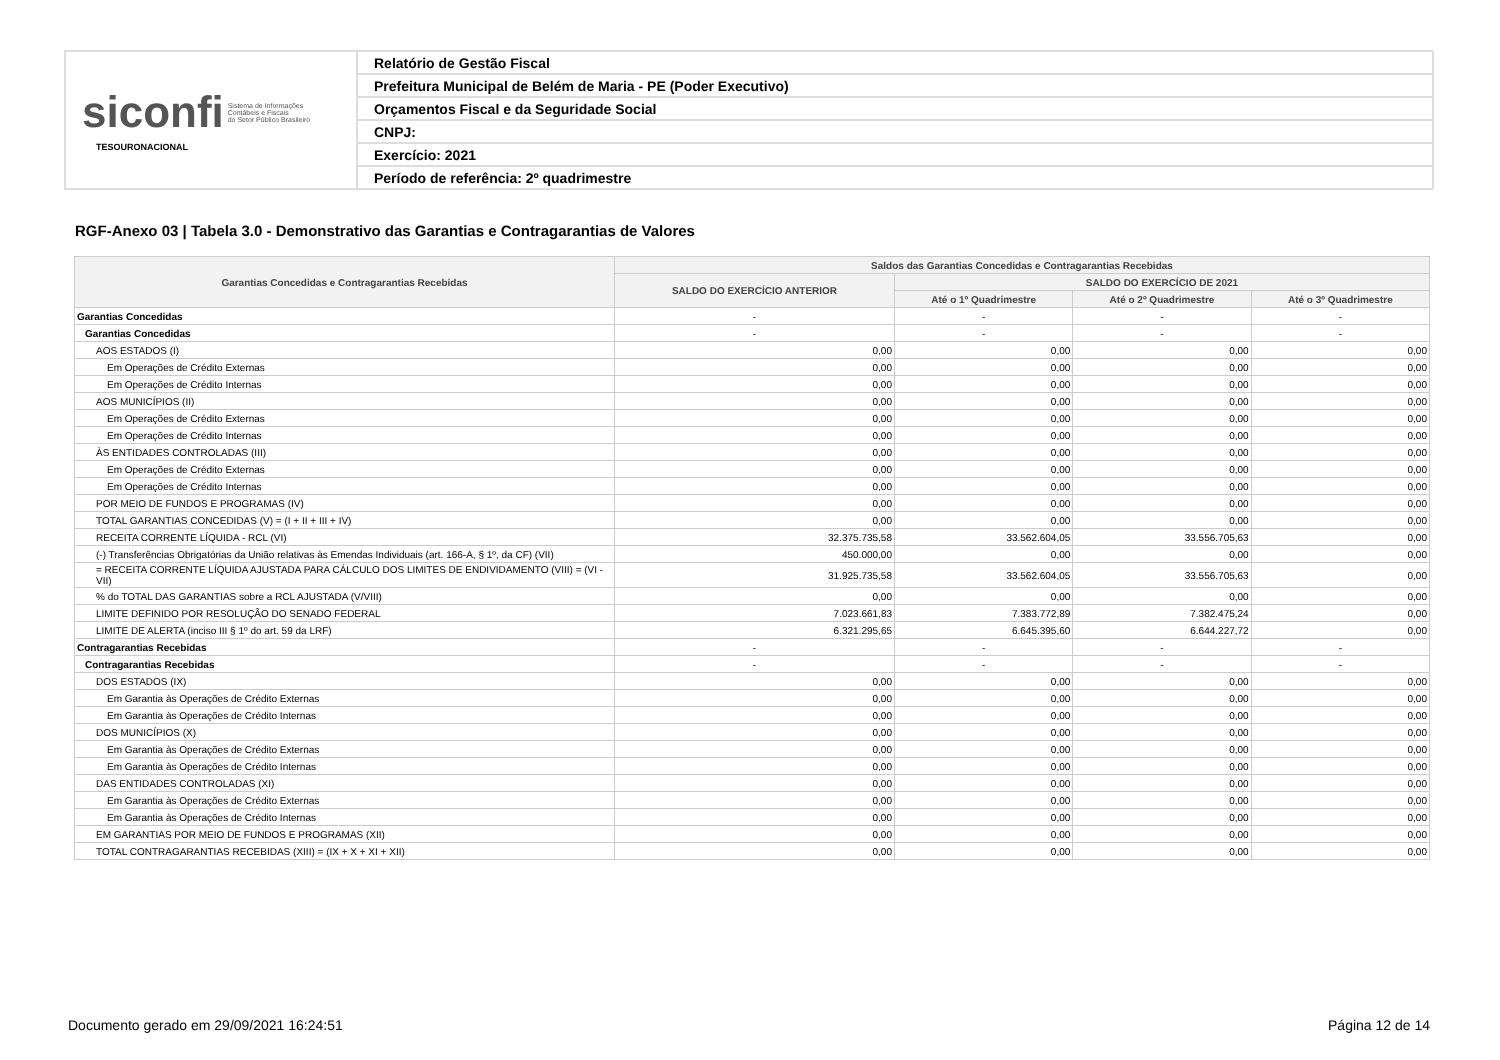| siconfi Sistema de Informações Contábeis e Fiscais do Setor Público Brasileiro TESOURONACIONAL | Relatório de Gestão Fiscal |
| | Prefeitura Municipal de Belém de Maria - PE (Poder Executivo) |
| | Orçamentos Fiscal e da Seguridade Social |
| | CNPJ: |
| | Exercício: 2021 |
| | Período de referência: 2º quadrimestre |
RGF-Anexo 03 | Tabela 3.0 - Demonstrativo das Garantias e Contragarantias de Valores
| Garantias Concedidas e Contragarantias Recebidas | Saldos das Garantias Concedidas e Contragarantias Recebidas | | | |
| --- | --- | --- | --- | --- |
| | SALDO DO EXERCÍCIO ANTERIOR | SALDO DO EXERCÍCIO DE 2021 | | |
| | | Até o 1º Quadrimestre | Até o 2º Quadrimestre | Até o 3º Quadrimestre |
| Garantias Concedidas | - | - | - | - |
| Garantias Concedidas | - | - | - | - |
| AOS ESTADOS (I) | 0,00 | 0,00 | 0,00 | 0,00 |
| Em Operações de Crédito Externas | 0,00 | 0,00 | 0,00 | 0,00 |
| Em Operações de Crédito Internas | 0,00 | 0,00 | 0,00 | 0,00 |
| AOS MUNICÍPIOS (II) | 0,00 | 0,00 | 0,00 | 0,00 |
| Em Operações de Crédito Externas | 0,00 | 0,00 | 0,00 | 0,00 |
| Em Operações de Crédito Internas | 0,00 | 0,00 | 0,00 | 0,00 |
| ÀS ENTIDADES CONTROLADAS (III) | 0,00 | 0,00 | 0,00 | 0,00 |
| Em Operações de Crédito Externas | 0,00 | 0,00 | 0,00 | 0,00 |
| Em Operações de Crédito Internas | 0,00 | 0,00 | 0,00 | 0,00 |
| POR MEIO DE FUNDOS E PROGRAMAS (IV) | 0,00 | 0,00 | 0,00 | 0,00 |
| TOTAL GARANTIAS CONCEDIDAS (V) = (I + II + III + IV) | 0,00 | 0,00 | 0,00 | 0,00 |
| RECEITA CORRENTE LÍQUIDA - RCL (VI) | 32.375.735,58 | 33.562.604,05 | 33.556.705,63 | 0,00 |
| (-) Transferências Obrigatórias da União relativas às Emendas Individuais (art. 166-A, § 1º, da CF) (VII) | 450.000,00 | 0,00 | 0,00 | 0,00 |
| = RECEITA CORRENTE LÍQUIDA AJUSTADA PARA CÁLCULO DOS LIMITES DE ENDIVIDAMENTO (VIII) = (VI - VII) | 31.925.735,58 | 33.562.604,05 | 33.556.705,63 | 0,00 |
| % do TOTAL DAS GARANTIAS sobre a RCL AJUSTADA (V/VIII) | 0,00 | 0,00 | 0,00 | 0,00 |
| LIMITE DEFINIDO POR RESOLUÇÃO DO SENADO FEDERAL | 7.023.661,83 | 7.383.772,89 | 7.382.475,24 | 0,00 |
| LIMITE DE ALERTA (inciso III § 1º do art. 59 da LRF) | 6.321.295,65 | 6.645.395,60 | 6.644.227,72 | 0,00 |
| Contragarantias Recebidas | - | - | - | - |
| Contragarantias Recebidas | - | - | - | - |
| DOS ESTADOS (IX) | 0,00 | 0,00 | 0,00 | 0,00 |
| Em Garantia às Operações de Crédito Externas | 0,00 | 0,00 | 0,00 | 0,00 |
| Em Garantia às Operações de Crédito Internas | 0,00 | 0,00 | 0,00 | 0,00 |
| DOS MUNICÍPIOS (X) | 0,00 | 0,00 | 0,00 | 0,00 |
| Em Garantia às Operações de Crédito Externas | 0,00 | 0,00 | 0,00 | 0,00 |
| Em Garantia às Operações de Crédito Internas | 0,00 | 0,00 | 0,00 | 0,00 |
| DAS ENTIDADES CONTROLADAS (XI) | 0,00 | 0,00 | 0,00 | 0,00 |
| Em Garantia às Operações de Crédito Externas | 0,00 | 0,00 | 0,00 | 0,00 |
| Em Garantia às Operações de Crédito Internas | 0,00 | 0,00 | 0,00 | 0,00 |
| EM GARANTIAS POR MEIO DE FUNDOS E PROGRAMAS (XII) | 0,00 | 0,00 | 0,00 | 0,00 |
| TOTAL CONTRAGARANTIAS RECEBIDAS (XIII) = (IX + X + XI + XII) | 0,00 | 0,00 | 0,00 | 0,00 |
Documento gerado em 29/09/2021 16:24:51
Página 12 de 14